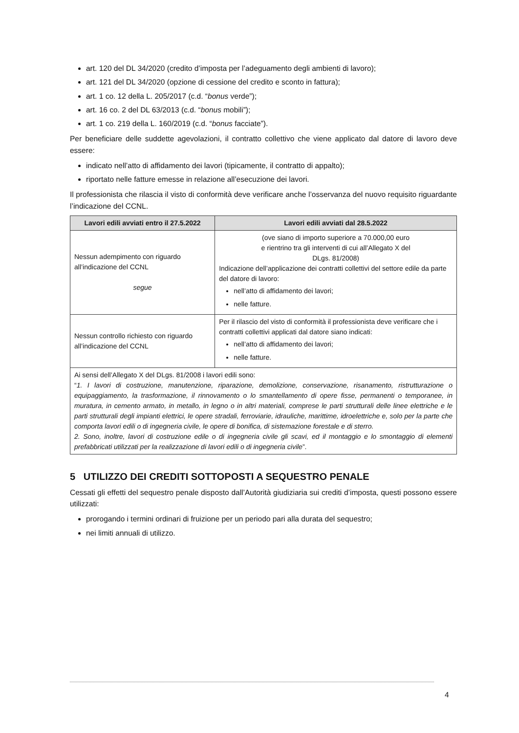art. 120 del DL 34/2020 (credito d’imposta per l’adeguamento degli ambienti di lavoro);
art. 121 del DL 34/2020 (opzione di cessione del credito e sconto in fattura);
art. 1 co. 12 della L. 205/2017 (c.d. “bonus verde”);
art. 16 co. 2 del DL 63/2013 (c.d. “bonus mobili”);
art. 1 co. 219 della L. 160/2019 (c.d. “bonus facciate”).
Per beneficiare delle suddette agevolazioni, il contratto collettivo che viene applicato dal datore di lavoro deve essere:
indicato nell’atto di affidamento dei lavori (tipicamente, il contratto di appalto);
riportato nelle fatture emesse in relazione all’esecuzione dei lavori.
Il professionista che rilascia il visto di conformità deve verificare anche l’osservanza del nuovo requisito riguardante l’indicazione del CCNL.
| Lavori edili avviati entro il 27.5.2022 | Lavori edili avviati dal 28.5.2022 |
| --- | --- |
| Nessun adempimento con riguardo all’indicazione del CCNL segue | (ove siano di importo superiore a 70.000,00 euro e rientrino tra gli interventi di cui all’Allegato X del DLgs. 81/2008) Indicazione dell’applicazione dei contratti collettivi del settore edile da parte del datore di lavoro: nell’atto di affidamento dei lavori; nelle fatture. |
| Nessun controllo richiesto con riguardo all’indicazione del CCNL | Per il rilascio del visto di conformità il professionista deve verificare che i contratti collettivi applicati dal datore siano indicati: nell’atto di affidamento dei lavori; nelle fatture. |
| Ai sensi dell’Allegato X del DLgs. 81/2008 i lavori edili sono: “ 1. I lavori di costruzione, manutenzione, riparazione, demolizione, conservazione, risanamento, ristrutturazione o equipaggiamento, la trasformazione, il rinnovamento o lo smantellamento di opere fisse, permanenti o temporanee, in muratura, in cemento armato, in metallo, in legno o in altri materiali, comprese le parti strutturali delle linee elettriche e le parti strutturali degli impianti elettrici, le opere stradali, ferroviarie, idrauliche, marittime, idroelettriche e, solo per la parte che comporta lavori edili o di ingegneria civile, le opere di bonifica, di sistemazione forestale e di sterro. 2. Sono, inoltre, lavori di costruzione edile o di ingegneria civile gli scavi, ed il montaggio e lo smontaggio di elementi prefabbricati utilizzati per la realizzazione di lavori edili o di ingegneria civile ”. | |
5 UTILIZZO DEI CREDITI SOTTOPOSTI A SEQUESTRO PENALE
Cessati gli effetti del sequestro penale disposto dall’Autorità giudiziaria sui crediti d’imposta, questi possono essere utilizzati:
prorogando i termini ordinari di fruizione per un periodo pari alla durata del sequestro;
nei limiti annuali di utilizzo.
4